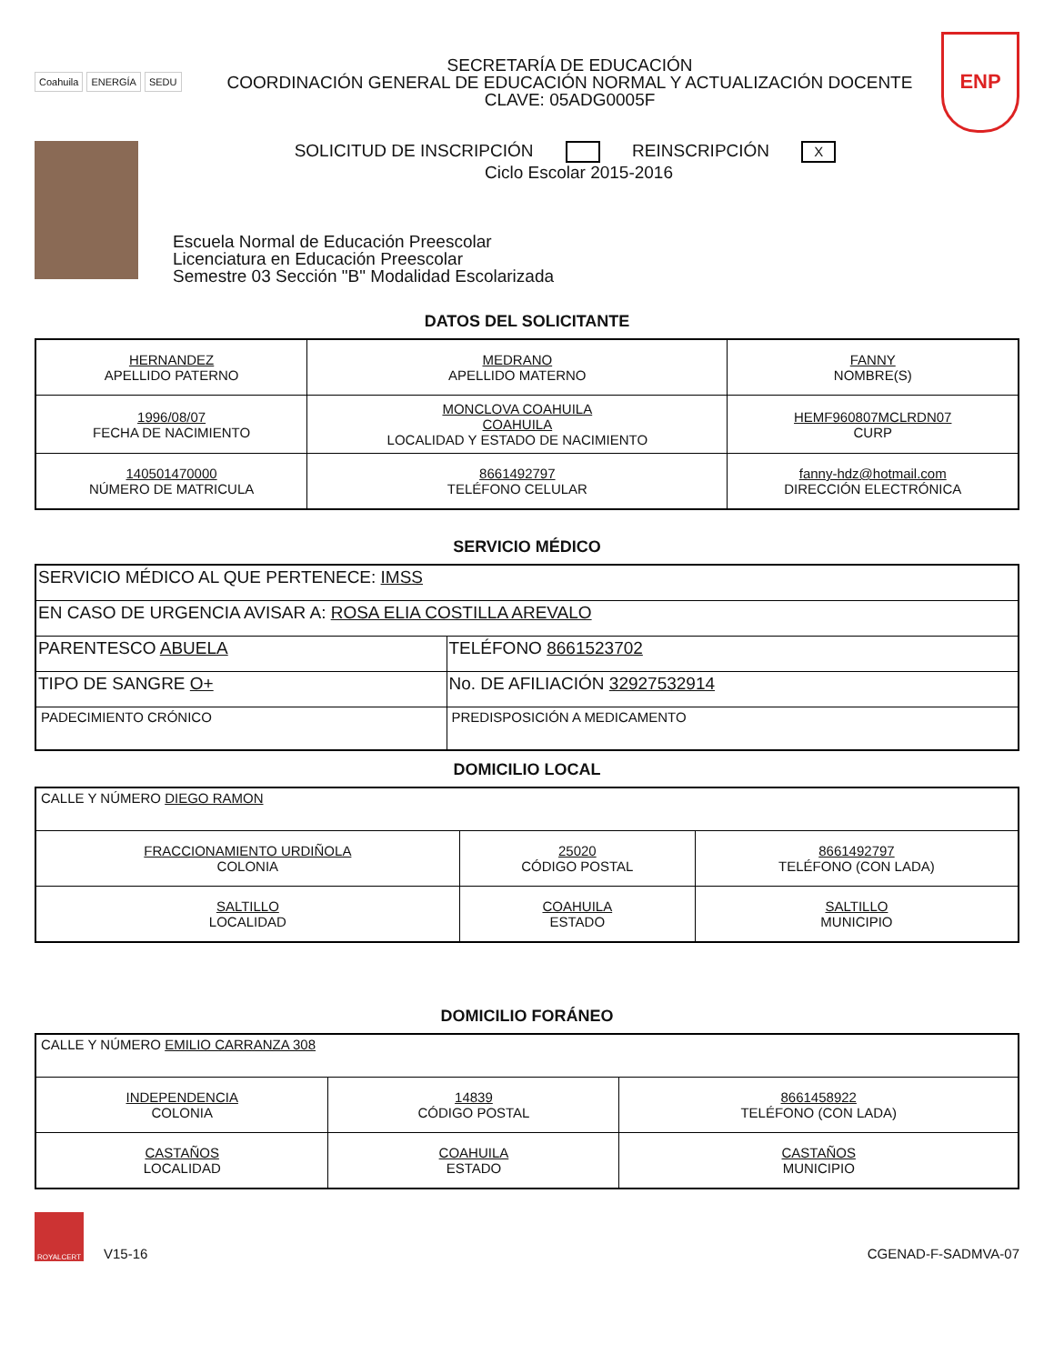Coahuila ENERGÍA SEDU
SECRETARÍA DE EDUCACIÓN
COORDINACIÓN GENERAL DE EDUCACIÓN NORMAL Y ACTUALIZACIÓN DOCENTE
CLAVE: 05ADG0005F
ENP
SOLICITUD DE INSCRIPCIÓN REINSCRIPCIÓN X
Ciclo Escolar 2015-2016
Escuela Normal de Educación Preescolar
Licenciatura en Educación Preescolar
Semestre 03 Sección "B" Modalidad Escolarizada
DATOS DEL SOLICITANTE
| HERNANDEZ APELLIDO PATERNO | MEDRANO APELLIDO MATERNO | FANNY NOMBRE(S) |
| 1996/08/07 FECHA DE NACIMIENTO | MONCLOVA COAHUILA COAHUILA LOCALIDAD Y ESTADO DE NACIMIENTO | HEMF960807MCLRDN07 CURP |
| 140501470000 NÚMERO DE MATRICULA | 8661492797 TELÉFONO CELULAR | fanny-hdz@hotmail.com DIRECCIÓN ELECTRÓNICA |
SERVICIO MÉDICO
| SERVICIO MÉDICO AL QUE PERTENECE: IMSS | |
| EN CASO DE URGENCIA AVISAR A: ROSA ELIA COSTILLA AREVALO | |
| PARENTESCO ABUELA | TELÉFONO 8661523702 |
| TIPO DE SANGRE O+ | No. DE AFILIACIÓN 32927532914 |
| PADECIMIENTO CRÓNICO | PREDISPOSICIÓN A MEDICAMENTO |
DOMICILIO LOCAL
| CALLE Y NÚMERO DIEGO RAMON | | |
| FRACCIONAMIENTO URDIÑOLA COLONIA | 25020 CÓDIGO POSTAL | 8661492797 TELÉFONO (CON LADA) |
| SALTILLO LOCALIDAD | COAHUILA ESTADO | SALTILLO MUNICIPIO |
DOMICILIO FORÁNEO
| CALLE Y NÚMERO EMILIO CARRANZA 308 | | |
| INDEPENDENCIA COLONIA | 14839 CÓDIGO POSTAL | 8661458922 TELÉFONO (CON LADA) |
| CASTAÑOS LOCALIDAD | COAHUILA ESTADO | CASTAÑOS MUNICIPIO |
ROYALCERT
V15-16
CGENAD-F-SADMVA-07